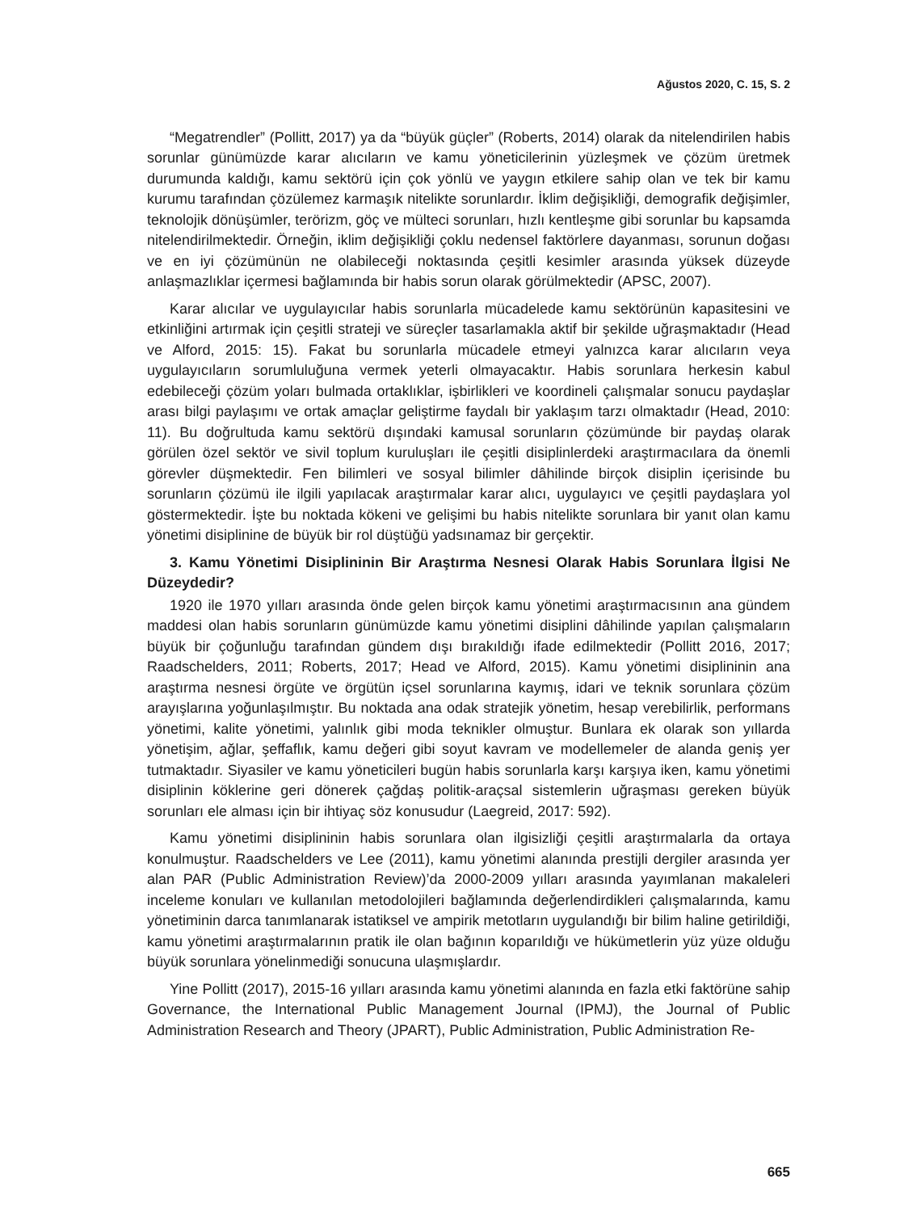Ağustos 2020, C. 15, S. 2
“Megatrendler” (Pollitt, 2017) ya da “büyük güçler” (Roberts, 2014) olarak da nitelendirilen habis sorunlar günümüzde karar alıcıların ve kamu yöneticilerinin yüzleşmek ve çözüm üretmek durumunda kaldığı, kamu sektörü için çok yönlü ve yaygın etkilere sahip olan ve tek bir kamu kurumu tarafından çözülemez karmaşık nitelikte sorunlardır. İklim değişikliği, demografik değişimler, teknolojik dönüşümler, terörizm, göç ve mülteci sorunları, hızlı kentleşme gibi sorunlar bu kapsamda nitelendirilmektedir. Örneğin, iklim değişikliği çoklu nedensel faktörlere dayanması, sorunun doğası ve en iyi çözümünün ne olabileceği noktasında çeşitli kesimler arasında yüksek düzeyde anlaşmazlıklar içermesi bağlamında bir habis sorun olarak görülmektedir (APSC, 2007).
Karar alıcılar ve uygulayıcılar habis sorunlarla mücadelede kamu sektörünün kapasitesini ve etkinliğini artırmak için çeşitli strateji ve süreçler tasarlamakla aktif bir şekilde uğraşmaktadır (Head ve Alford, 2015: 15). Fakat bu sorunlarla mücadele etmeyi yalnızca karar alıcıların veya uygulayıcıların sorumluluğuna vermek yeterli olmayacaktır. Habis sorunlara herkesin kabul edebileceği çözüm yoları bulmada ortaklıklar, işbirlikleri ve koordineli çalışmalar sonucu paydaşlar arası bilgi paylaşımı ve ortak amaçlar geliştirme faydalı bir yaklaşım tarzı olmaktadır (Head, 2010: 11). Bu doğrultuda kamu sektörü dışındaki kamusal sorunların çözümünde bir paydaş olarak görülen özel sektör ve sivil toplum kuruluşları ile çeşitli disiplinlerdeki araştırmacılara da önemli görevler düşmektedir. Fen bilimleri ve sosyal bilimler dâhilinde birçok disiplin içerisinde bu sorunların çözümü ile ilgili yapılacak araştırmalar karar alıcı, uygulayıcı ve çeşitli paydaşlara yol göstermektedir. İşte bu noktada kökeni ve gelişimi bu habis nitelikte sorunlara bir yanıt olan kamu yönetimi disiplinine de büyük bir rol düştüğü yadsınamaz bir gerçektir.
3. Kamu Yönetimi Disiplininin Bir Araştırma Nesnesi Olarak Habis Sorunlara İlgisi Ne Düzeydedir?
1920 ile 1970 yılları arasında önde gelen birçok kamu yönetimi araştırmacısının ana gündem maddesi olan habis sorunların günümüzde kamu yönetimi disiplini dâhilinde yapılan çalışmaların büyük bir çoğunluğu tarafından gündem dışı bırakıldığı ifade edilmektedir (Pollitt 2016, 2017; Raadschelders, 2011; Roberts, 2017; Head ve Alford, 2015). Kamu yönetimi disiplininin ana araştırma nesnesi örgüte ve örgütün içsel sorunlarına kaymış, idari ve teknik sorunlara çözüm arayışlarına yoğunlaşılmıştır. Bu noktada ana odak stratejik yönetim, hesap verebilirlik, performans yönetimi, kalite yönetimi, yalınlık gibi moda teknikler olmuştur. Bunlara ek olarak son yıllarda yönetişim, ağlar, şeffaflık, kamu değeri gibi soyut kavram ve modellemeler de alanda geniş yer tutmaktadır. Siyasiler ve kamu yöneticileri bugün habis sorunlarla karşı karşıya iken, kamu yönetimi disiplinin köklerine geri dönerek çağdaş politik-araçsal sistemlerin uğraşması gereken büyük sorunları ele alması için bir ihtiyaç söz konusudur (Laegreid, 2017: 592).
Kamu yönetimi disiplininin habis sorunlara olan ilgisizliği çeşitli araştırmalarla da ortaya konulmuştur. Raadschelders ve Lee (2011), kamu yönetimi alanında prestijli dergiler arasında yer alan PAR (Public Administration Review)’da 2000-2009 yılları arasında yayımlanan makaleleri inceleme konuları ve kullanılan metodolojileri bağlamında değerlendirdikleri çalışmalarında, kamu yönetiminin darca tanımlanarak istatiksel ve ampirik metotların uygulandığı bir bilim haline getirildiği, kamu yönetimi araştırmalarının pratik ile olan bağının koparıldığı ve hükümetlerin yüz yüze olduğu büyük sorunlara yönelinmediği sonucuna ulaşmışlardır.
Yine Pollitt (2017), 2015-16 yılları arasında kamu yönetimi alanında en fazla etki faktörüne sahip Governance, the International Public Management Journal (IPMJ), the Journal of Public Administration Research and Theory (JPART), Public Administration, Public Administration Re-
665